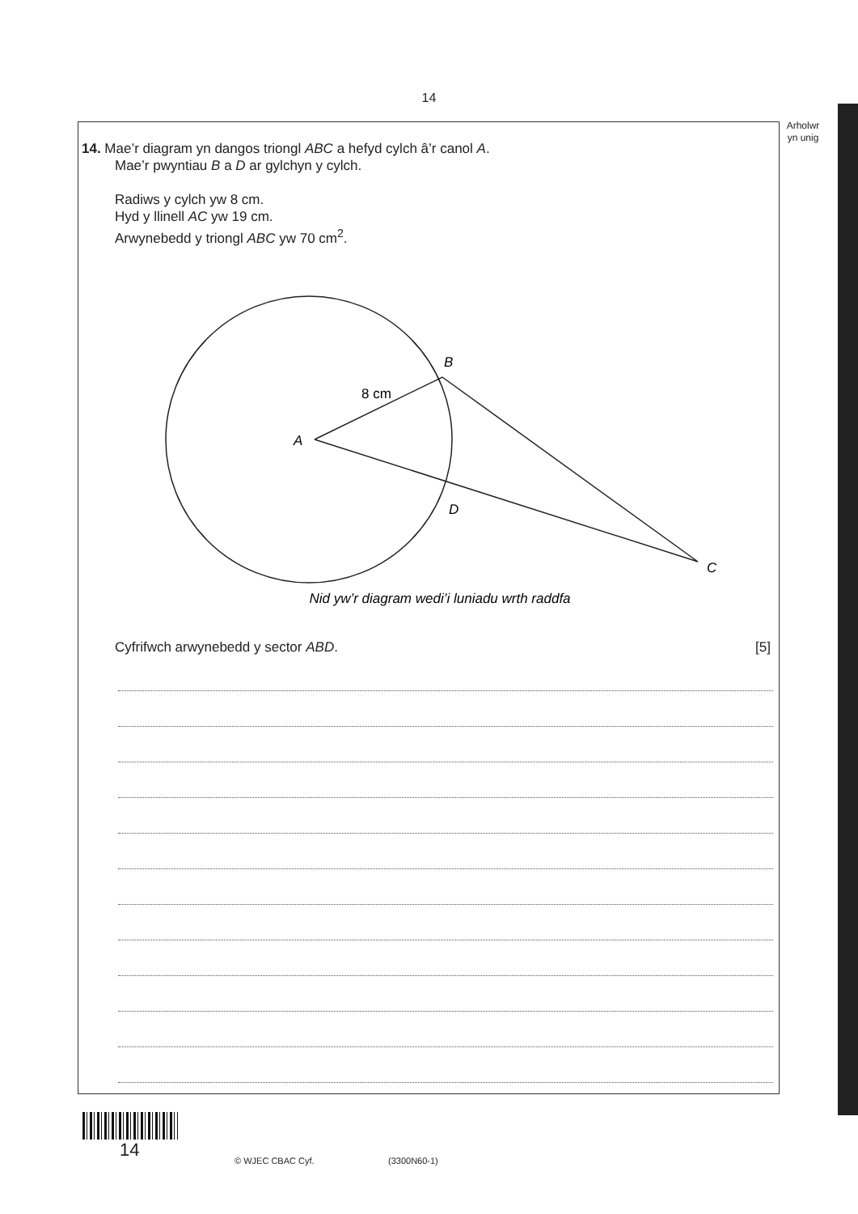14
Arholwr
yn unig
14. Mae’r diagram yn dangos triongl ABC a hefyd cylch â’r canol A.
Mae’r pwyntiau B a D ar gylchyn y cylch.
Radiws y cylch yw 8 cm.
Hyd y llinell AC yw 19 cm.
Arwynebedd y triongl ABC yw 70 cm<sup>2</sup>.
B
8 cm
A
D
C
Nid yw’r diagram wedi’i luniadu wrth raddfa
Cyfrifwch arwynebedd y sector ABD. [5]
14
© WJEC CBAC Cyf. (3300N60-1)